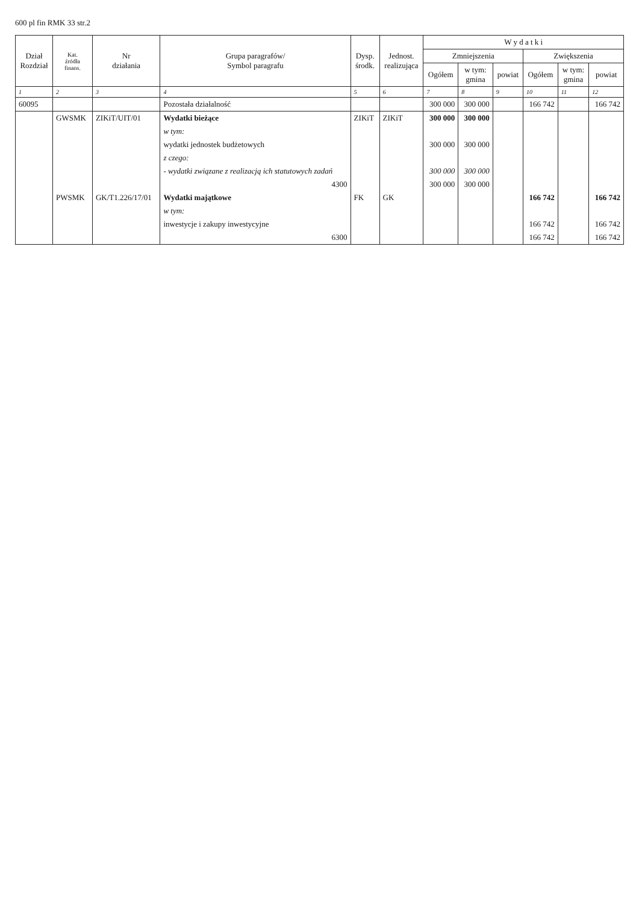600 pl fin RMK 33 str.2
| Dział Rozdział | Kat. źródła finans. | Nr działania | Grupa paragrafów/ Symbol paragrafu | Dysp. środk. | Jednost. realizująca | W y d a t k i | | | | | |
| --- | --- | --- | --- | --- | --- | --- | --- | --- | --- | --- | --- |
| | | | | | | Zmniejszenia | | | Zwiększenia | | |
| | | | | | | Ogółem | w tym: gmina | powiat | Ogółem | w tym: gmina | powiat |
| 1 | 2 | 3 | 4 | 5 | 6 | 7 | 8 | 9 | 10 | 11 | 12 |
| 60095 | | | Pozostała działalność | | | 300 000 | 300 000 | | 166 742 | | 166 742 |
| | GWSMK | ZIKiT/UIT/01 | Wydatki bieżące | ZIKiT | ZIKiT | 300 000 | 300 000 | | | | |
| | | | w tym: | | | | | | | | |
| | | | wydatki jednostek budżetowych | | | 300 000 | 300 000 | | | | |
| | | | z czego: | | | | | | | | |
| | | | - wydatki związane z realizacją ich statutowych zadań | | | 300 000 | 300 000 | | | | |
| | | | 4300 | | | 300 000 | 300 000 | | | | |
| | PWSMK | GK/T1.226/17/01 | Wydatki majątkowe | FK | GK | | | | 166 742 | | 166 742 |
| | | | w tym: | | | | | | | | |
| | | | inwestycje i zakupy inwestycyjne | | | | | | 166 742 | | 166 742 |
| | | | 6300 | | | | | | 166 742 | | 166 742 |